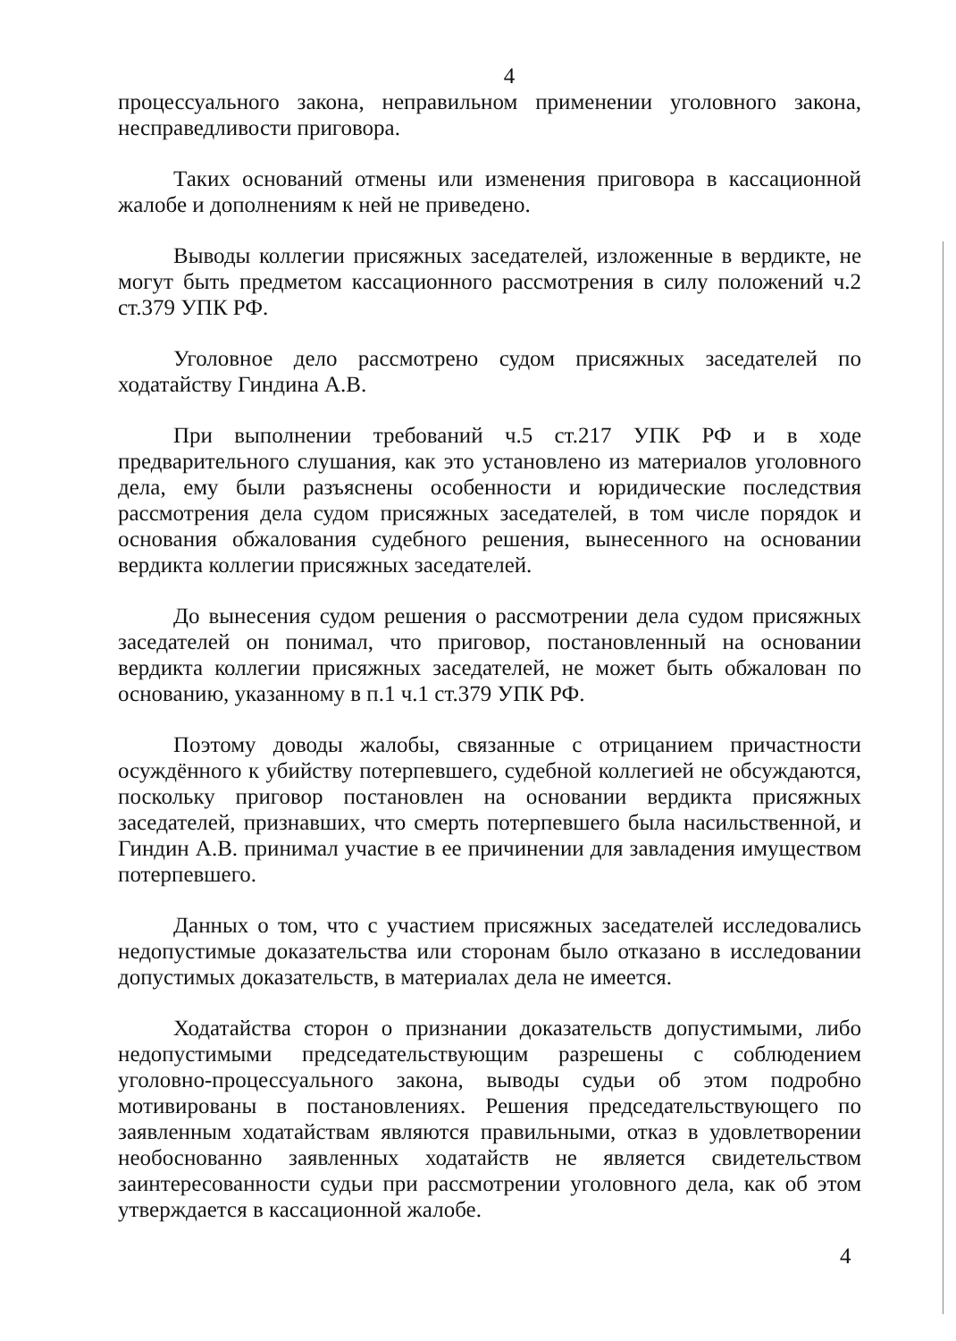4
процессуального закона, неправильном применении уголовного закона, несправедливости приговора.
Таких оснований отмены или изменения приговора в кассационной жалобе и дополнениям к ней не приведено.
Выводы коллегии присяжных заседателей, изложенные в вердикте, не могут быть предметом кассационного рассмотрения в силу положений ч.2 ст.379 УПК РФ.
Уголовное дело рассмотрено судом присяжных заседателей по ходатайству Гиндина А.В.
При выполнении требований ч.5 ст.217 УПК РФ и в ходе предварительного слушания, как это установлено из материалов уголовного дела, ему были разъяснены особенности и юридические последствия рассмотрения дела судом присяжных заседателей, в том числе порядок и основания обжалования судебного решения, вынесенного на основании вердикта коллегии присяжных заседателей.
До вынесения судом решения о рассмотрении дела судом присяжных заседателей он понимал, что приговор, постановленный на основании вердикта коллегии присяжных заседателей, не может быть обжалован по основанию, указанному в п.1 ч.1 ст.379 УПК РФ.
Поэтому доводы жалобы, связанные с отрицанием причастности осуждённого к убийству потерпевшего, судебной коллегией не обсуждаются, поскольку приговор постановлен на основании вердикта присяжных заседателей, признавших, что смерть потерпевшего была насильственной, и Гиндин А.В. принимал участие в ее причинении для завладения имуществом потерпевшего.
Данных о том, что с участием присяжных заседателей исследовались недопустимые доказательства или сторонам было отказано в исследовании допустимых доказательств, в материалах дела не имеется.
Ходатайства сторон о признании доказательств допустимыми, либо недопустимыми председательствующим разрешены с соблюдением уголовно-процессуального закона, выводы судьи об этом подробно мотивированы в постановлениях. Решения председательствующего по заявленным ходатайствам являются правильными, отказ в удовлетворении необоснованно заявленных ходатайств не является свидетельством заинтересованности судьи при рассмотрении уголовного дела, как об этом утверждается в кассационной жалобе.
4